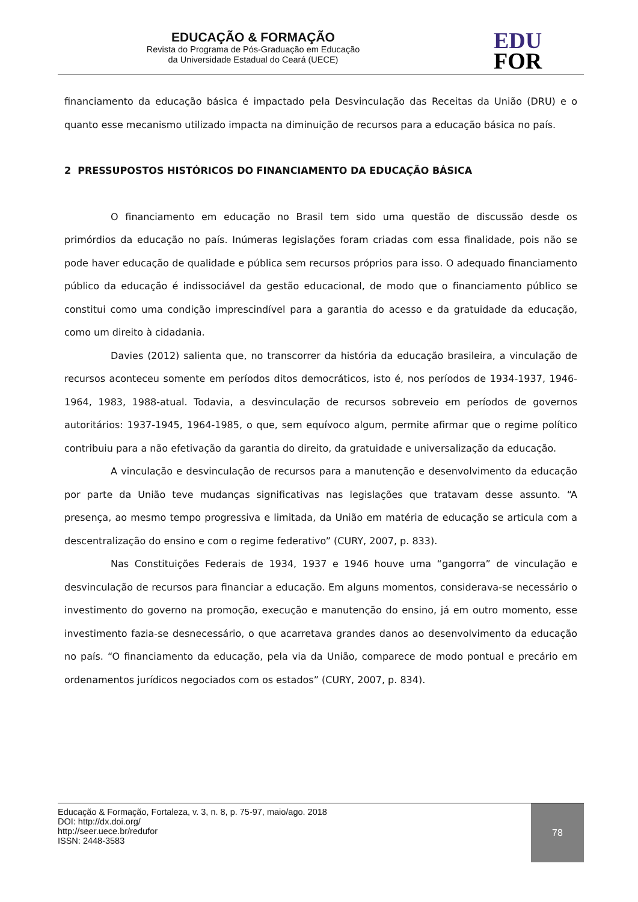EDUCAÇÃO & FORMAÇÃO
Revista do Programa de Pós-Graduação em Educação
da Universidade Estadual do Ceará (UECE)
EDU
FOR
financiamento da educação básica é impactado pela Desvinculação das Receitas da União (DRU) e o quanto esse mecanismo utilizado impacta na diminuição de recursos para a educação básica no país.
2 PRESSUPOSTOS HISTÓRICOS DO FINANCIAMENTO DA EDUCAÇÃO BÁSICA
O financiamento em educação no Brasil tem sido uma questão de discussão desde os primórdios da educação no país. Inúmeras legislações foram criadas com essa finalidade, pois não se pode haver educação de qualidade e pública sem recursos próprios para isso. O adequado financiamento público da educação é indissociável da gestão educacional, de modo que o financiamento público se constitui como uma condição imprescindível para a garantia do acesso e da gratuidade da educação, como um direito à cidadania.
Davies (2012) salienta que, no transcorrer da história da educação brasileira, a vinculação de recursos aconteceu somente em períodos ditos democráticos, isto é, nos períodos de 1934-1937, 1946-1964, 1983, 1988-atual. Todavia, a desvinculação de recursos sobreveio em períodos de governos autoritários: 1937-1945, 1964-1985, o que, sem equívoco algum, permite afirmar que o regime político contribuiu para a não efetivação da garantia do direito, da gratuidade e universalização da educação.
A vinculação e desvinculação de recursos para a manutenção e desenvolvimento da educação por parte da União teve mudanças significativas nas legislações que tratavam desse assunto. “A presença, ao mesmo tempo progressiva e limitada, da União em matéria de educação se articula com a descentralização do ensino e com o regime federativo” (CURY, 2007, p. 833).
Nas Constituições Federais de 1934, 1937 e 1946 houve uma “gangorra” de vinculação e desvinculação de recursos para financiar a educação. Em alguns momentos, considerava-se necessário o investimento do governo na promoção, execução e manutenção do ensino, já em outro momento, esse investimento fazia-se desnecessário, o que acarretava grandes danos ao desenvolvimento da educação no país. “O financiamento da educação, pela via da União, comparece de modo pontual e precário em ordenamentos jurídicos negociados com os estados” (CURY, 2007, p. 834).
Educação & Formação, Fortaleza, v. 3, n. 8, p. 75-97, maio/ago. 2018
DOI: http://dx.doi.org/
http://seer.uece.br/redufor
ISSN: 2448-3583
78